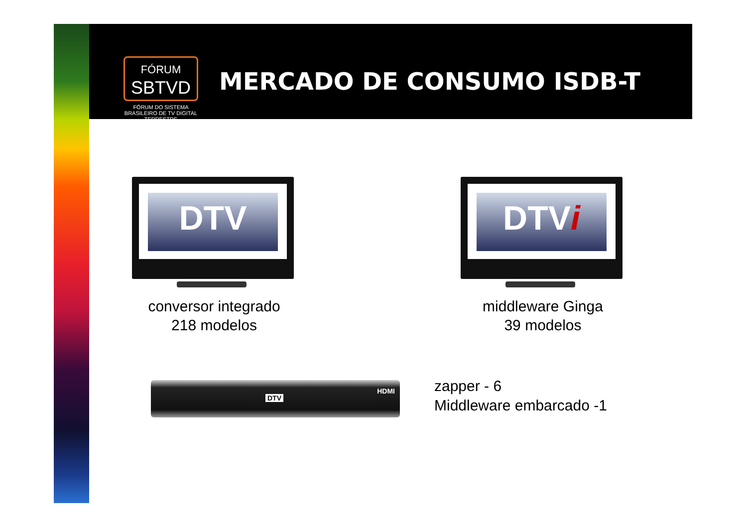FÓRUM
SBTVD
FÓRUM DO SISTEMA BRASILEIRO DE TV DIGITAL TERRESTRE
MERCADO DE CONSUMO ISDB-T
DTV DTVi
conversor integrado
218 modelos
middleware Ginga
39 modelos
DTV
HDMI
zapper - 6
Middleware embarcado -1